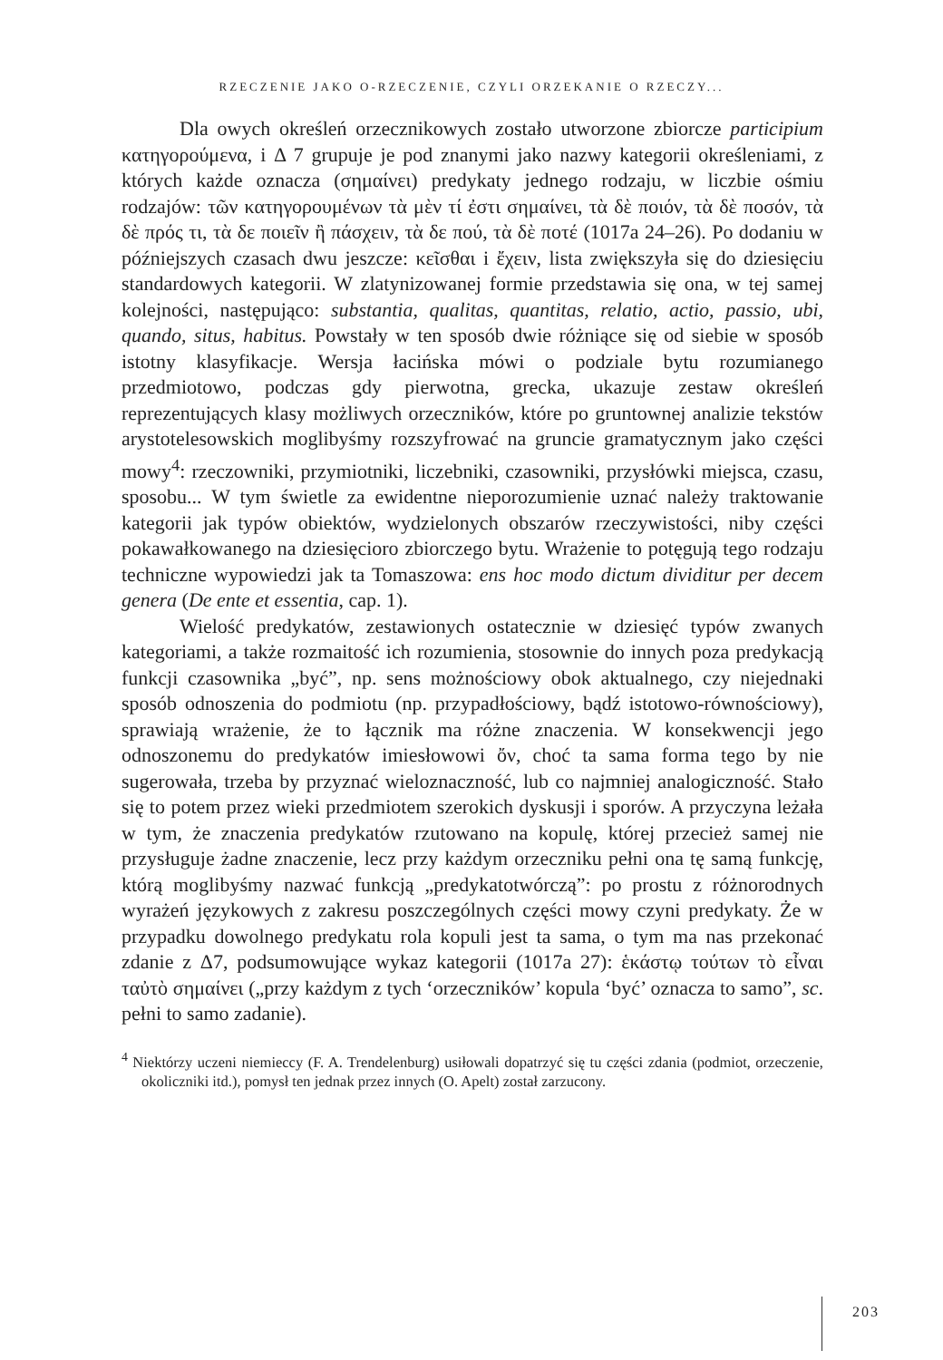RZECZENIE JAKO O-RZECZENIE, CZYLI ORZEKANIE O RZECZY...
Dla owych określeń orzecznikowych zostało utworzone zbiorcze participium κατηγορούμενα, i Δ 7 grupuje je pod znanymi jako nazwy kategorii określeniami, z których każde oznacza (σημαίνει) predykaty jednego rodzaju, w liczbie ośmiu rodzajów: τῶν κατηγορουμένων τὰ μὲν τί ἐστι σημαίνει, τὰ δὲ ποιόν, τὰ δὲ ποσόν, τὰ δὲ πρός τι, τὰ δε ποιεῖν ἢ πάσχειν, τὰ δε πού, τὰ δὲ ποτέ (1017a 24–26). Po dodaniu w późniejszych czasach dwu jeszcze: κεῖσθαι i ἔχειν, lista zwiększyła się do dziesięciu standardowych kategorii. W zlatynizowanej formie przedstawia się ona, w tej samej kolejności, następująco: substantia, qualitas, quantitas, relatio, actio, passio, ubi, quando, situs, habitus. Powstały w ten sposób dwie różniące się od siebie w sposób istotny klasyfikacje. Wersja łacińska mówi o podziale bytu rozumianego przedmiotowo, podczas gdy pierwotna, grecka, ukazuje zestaw określeń reprezentujących klasy możliwych orzeczników, które po gruntownej analizie tekstów arystotelesowskich moglibyśmy rozszyfrować na gruncie gramatycznym jako części mowy<sup>4</sup>: rzeczowniki, przymiotniki, liczebniki, czasowniki, przysłówki miejsca, czasu, sposobu... W tym świetle za ewidentne nieporozumienie uznać należy traktowanie kategorii jak typów obiektów, wydzielonych obszarów rzeczywistości, niby części pokawałkowanego na dziesięcioro zbiorczego bytu. Wrażenie to potęgują tego rodzaju techniczne wypowiedzi jak ta Tomaszowa: ens hoc modo dictum dividitur per decem genera (De ente et essentia, cap. 1).
Wielość predykatów, zestawionych ostatecznie w dziesięć typów zwanych kategoriami, a także rozmaitość ich rozumienia, stosownie do innych poza predykacją funkcji czasownika „być”, np. sens możnościowy obok aktualnego, czy niejednaki sposób odnoszenia do podmiotu (np. przypadłościowy, bądź istotowo-równościowy), sprawiają wrażenie, że to łącznik ma różne znaczenia. W konsekwencji jego odnoszonemu do predykatów imiesłowowi ὄν, choć ta sama forma tego by nie sugerowała, trzeba by przyznać wieloznaczność, lub co najmniej analogiczność. Stało się to potem przez wieki przedmiotem szerokich dyskusji i sporów. A przyczyna leżała w tym, że znaczenia predykatów rzutowano na kopulę, której przecież samej nie przysługuje żadne znaczenie, lecz przy każdym orzeczniku pełni ona tę samą funkcję, którą moglibyśmy nazwać funkcją „predykatotwórczą”: po prostu z różnorodnych wyrażeń językowych z zakresu poszczególnych części mowy czyni predykaty. Że w przypadku dowolnego predykatu rola kopuli jest ta sama, o tym ma nas przekonać zdanie z Δ7, podsumowujące wykaz kategorii (1017a 27): ἑκάστῳ τούτων τὸ εἶναι ταὐτὸ σημαίνει („przy każdym z tych ‘orzeczników’ kopula ‘być’ oznacza to samo”, sc. pełni to samo zadanie).
<sup>4</sup> Niektórzy uczeni niemieccy (F. A. Trendelenburg) usiłowali dopatrzyć się tu części zdania (podmiot, orzeczenie, okoliczniki itd.), pomysł ten jednak przez innych (O. Apelt) został zarzucony.
203